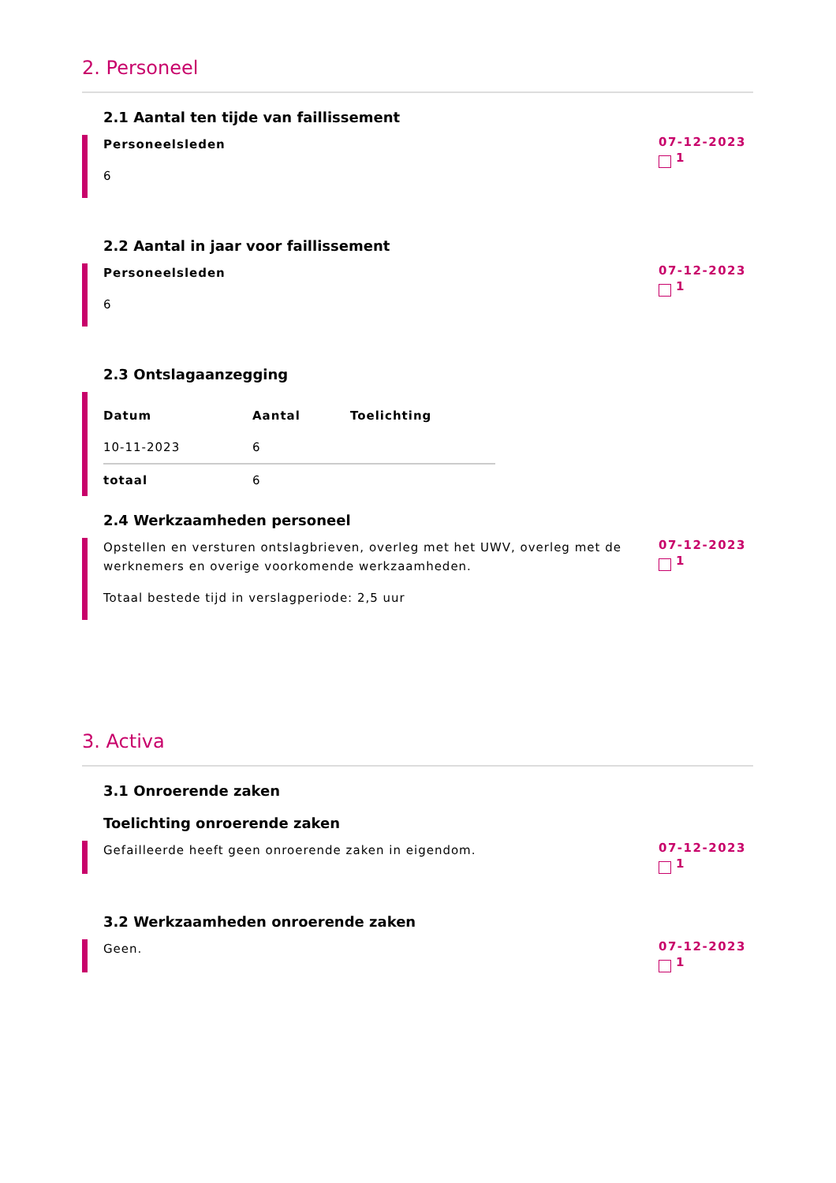2. Personeel
2.1 Aantal ten tijde van faillissement
Personeelsleden
6
07-12-2023
1
2.2 Aantal in jaar voor faillissement
Personeelsleden
6
07-12-2023
1
2.3 Ontslagaanzegging
| Datum | Aantal | Toelichting |
| --- | --- | --- |
| 10-11-2023 | 6 | |
| totaal | 6 | |
2.4 Werkzaamheden personeel
Opstellen en versturen ontslagbrieven, overleg met het UWV, overleg met de werknemers en overige voorkomende werkzaamheden.
Totaal bestede tijd in verslagperiode: 2,5 uur
07-12-2023
1
3. Activa
3.1 Onroerende zaken
Toelichting onroerende zaken
Gefailleerde heeft geen onroerende zaken in eigendom.
07-12-2023
1
3.2 Werkzaamheden onroerende zaken
Geen.
07-12-2023
1